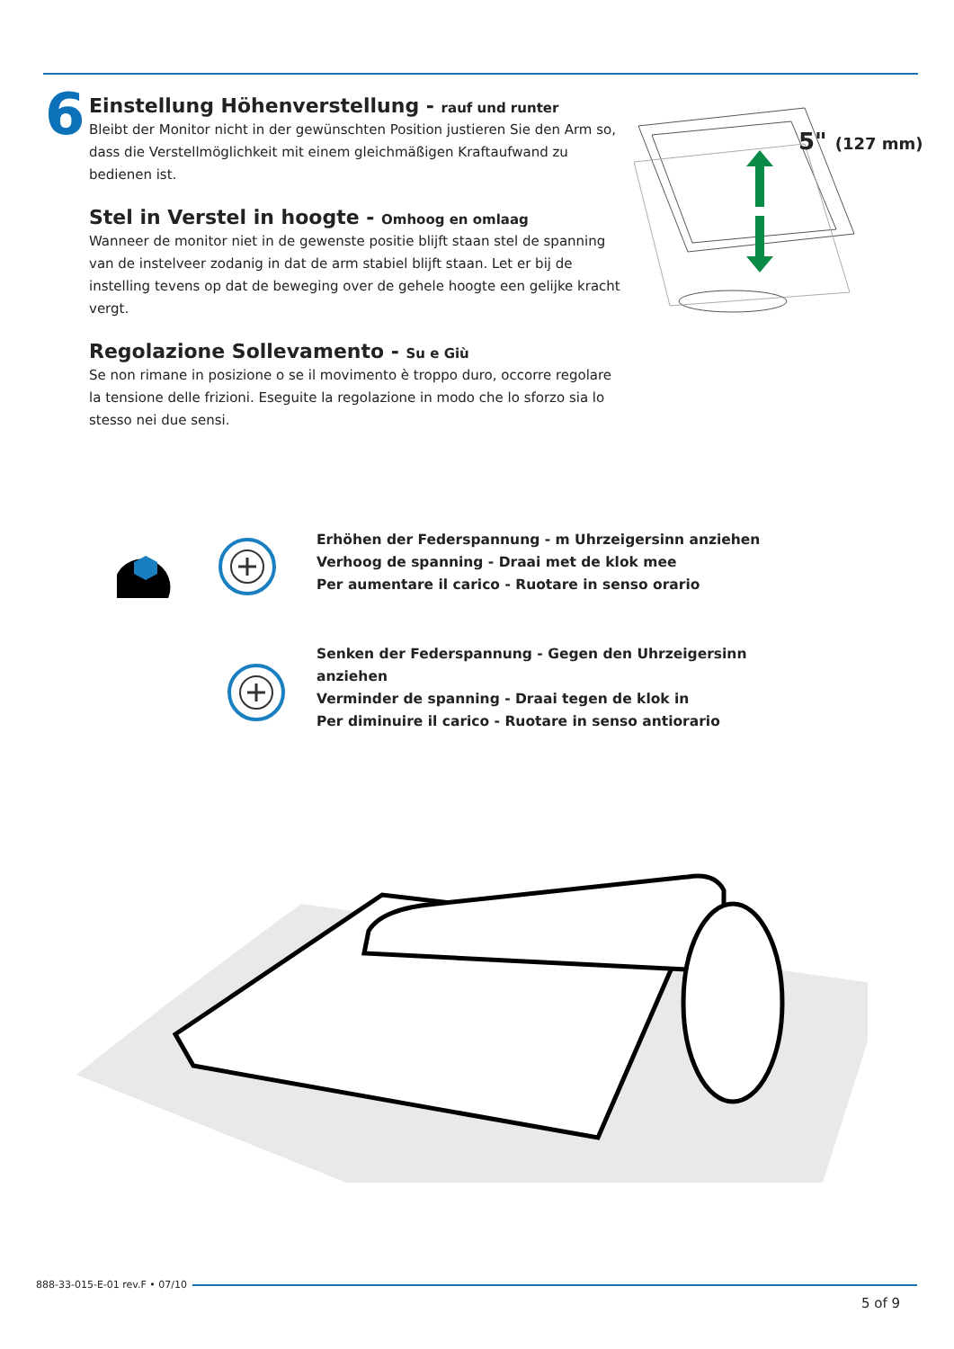6
Einstellung Höhenverstellung - rauf und runter
Bleibt der Monitor nicht in der gewünschten Position justieren Sie den Arm so, dass die Verstellmöglichkeit mit einem gleichmäßigen Kraftaufwand zu bedienen ist.
Stel in Verstel in hoogte - Omhoog en omlaag
Wanneer de monitor niet in de gewenste positie blijft staan stel de spanning van de instelveer zodanig in dat de arm stabiel blijft staan. Let er bij de instelling tevens op dat de beweging over de gehele hoogte een gelijke kracht vergt.
Regolazione Sollevamento - Su e Giù
Se non rimane in posizione o se il movimento è troppo duro, occorre regolare la tensione delle frizioni. Eseguite la regolazione in modo che lo sforzo sia lo stesso nei due sensi.
5" (127 mm)
Erhöhen der Federspannung - m Uhrzeigersinn anziehen
Verhoog de spanning - Draai met de klok mee
Per aumentare il carico - Ruotare in senso orario
Senken der Federspannung - Gegen den Uhrzeigersinn anziehen
Verminder de spanning - Draai tegen de klok in
Per diminuire il carico - Ruotare in senso antiorario
888-33-015-E-01 rev.F • 07/10
5 of 9